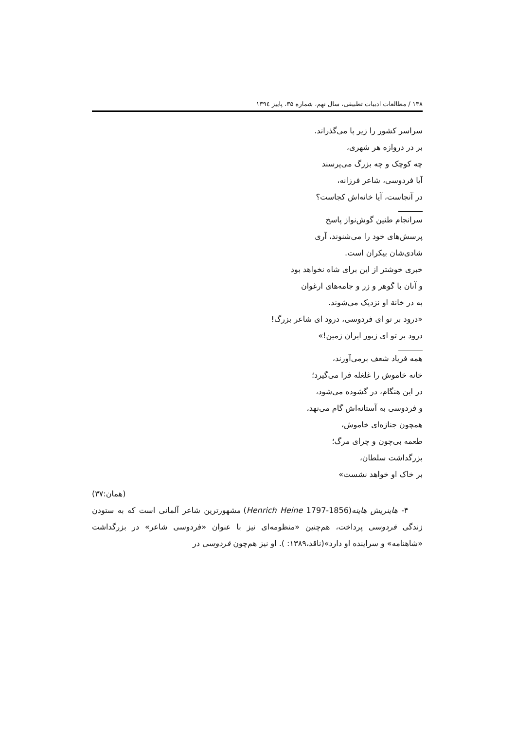۱۳۸ / مطالعات ادبیات تطبیقی، سال نهم، شماره ۳۵، پاییز ۱۳۹٤
سراسر کشور را زیر پا می‌گذراند.
بر در دروازه هر شهری،
چه کوچک و چه بزرگ می‌پرسند
آیا فردوسی، شاعر فرزانه،
در آنجاست، آیا خانه‌اش کجاست؟
سرانجام طنین گوش‌نواز پاسخ
پرسش‌های خود را می‌شنوند، آری
شادی‌شان بیکران است.
خبری خوشتر از این برای شاه نخواهد بود
و آنان با گوهر و زر و جامه‌های ارغوان
به در خانة او نزدیک می‌شوند.
«درود بر تو ای فردوسی، درود ای شاعر بزرگ!
درود بر تو ای زیور ایران زمین!»
همه فریاد شعف برمی‌آورند،
خانه خاموش را غلغله فرا می‌گیرد؛
در این هنگام، در گشوده می‌شود،
و فردوسی به آستانه‌اش گام می‌نهد،
همچون جنازه‌ای خاموش،
طعمه بی‌چون و چرای مرگ؛
بزرگداشت سلطان،
بر خاک او خواهد نشست»
(همان:۳۷)
۴- هاینریش هاینه(Henrich Heine 1797-1856) مشهورترین شاعر آلمانی است که به ستودن زندگی فردوسی پرداخت، هم‌چنین «منظومه‌ای نیز با عنوان «فردوسی شاعر» در بزرگداشت «شاهنامه» و سراینده او دارد»(ناقد،۱۳۸۹: ). او نیز هم‌چون فردوسی در